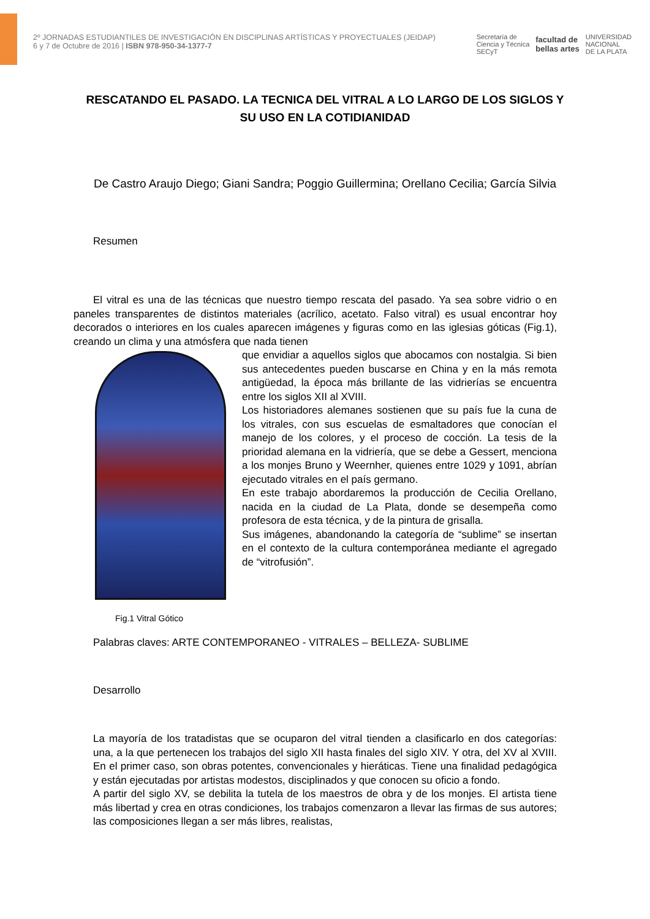2º JORNADAS ESTUDIANTILES DE INVESTIGACIÓN EN DISCIPLINAS ARTÍSTICAS Y PROYECTUALES (JEIDAP)
6 y 7 de Octubre de 2016 | ISBN 978-950-34-1377-7
Secretaría de
Ciencia y Técnica
SECyT facultad de
bellas artes UNIVERSIDAD
NACIONAL
DE LA PLATA
RESCATANDO EL PASADO. LA TECNICA DEL VITRAL A LO LARGO DE LOS SIGLOS Y SU USO EN LA COTIDIANIDAD
De Castro Araujo Diego; Giani Sandra; Poggio Guillermina; Orellano Cecilia; García Silvia
Resumen
El vitral es una de las técnicas que nuestro tiempo rescata del pasado. Ya sea sobre vidrio o en paneles transparentes de distintos materiales (acrílico, acetato. Falso vitral) es usual encontrar hoy decorados o interiores en los cuales aparecen imágenes y figuras como en las iglesias góticas (Fig.1), creando un clima y una atmósfera que nada tienen
que envidiar a aquellos siglos que abocamos con nostalgia. Si bien sus antecedentes pueden buscarse en China y en la más remota antigüedad, la época más brillante de las vidrierías se encuentra entre los siglos XII al XVIII.
Los historiadores alemanes sostienen que su país fue la cuna de los vitrales, con sus escuelas de esmaltadores que conocían el manejo de los colores, y el proceso de cocción. La tesis de la prioridad alemana en la vidriería, que se debe a Gessert, menciona a los monjes Bruno y Weernher, quienes entre 1029 y 1091, abrían ejecutado vitrales en el país germano.
En este trabajo abordaremos la producción de Cecilia Orellano, nacida en la ciudad de La Plata, donde se desempeña como profesora de esta técnica, y de la pintura de grisalla.
Sus imágenes, abandonando la categoría de “sublime” se insertan en el contexto de la cultura contemporánea mediante el agregado de “vitrofusión”.
Fig.1 Vitral Gótico
Palabras claves: ARTE CONTEMPORANEO - VITRALES – BELLEZA- SUBLIME
Desarrollo
La mayoría de los tratadistas que se ocuparon del vitral tienden a clasificarlo en dos categorías: una, a la que pertenecen los trabajos del siglo XII hasta finales del siglo XIV. Y otra, del XV al XVIII. En el primer caso, son obras potentes, convencionales y hieráticas. Tiene una finalidad pedagógica y están ejecutadas por artistas modestos, disciplinados y que conocen su oficio a fondo.
A partir del siglo XV, se debilita la tutela de los maestros de obra y de los monjes. El artista tiene más libertad y crea en otras condiciones, los trabajos comenzaron a llevar las firmas de sus autores; las composiciones llegan a ser más libres, realistas,